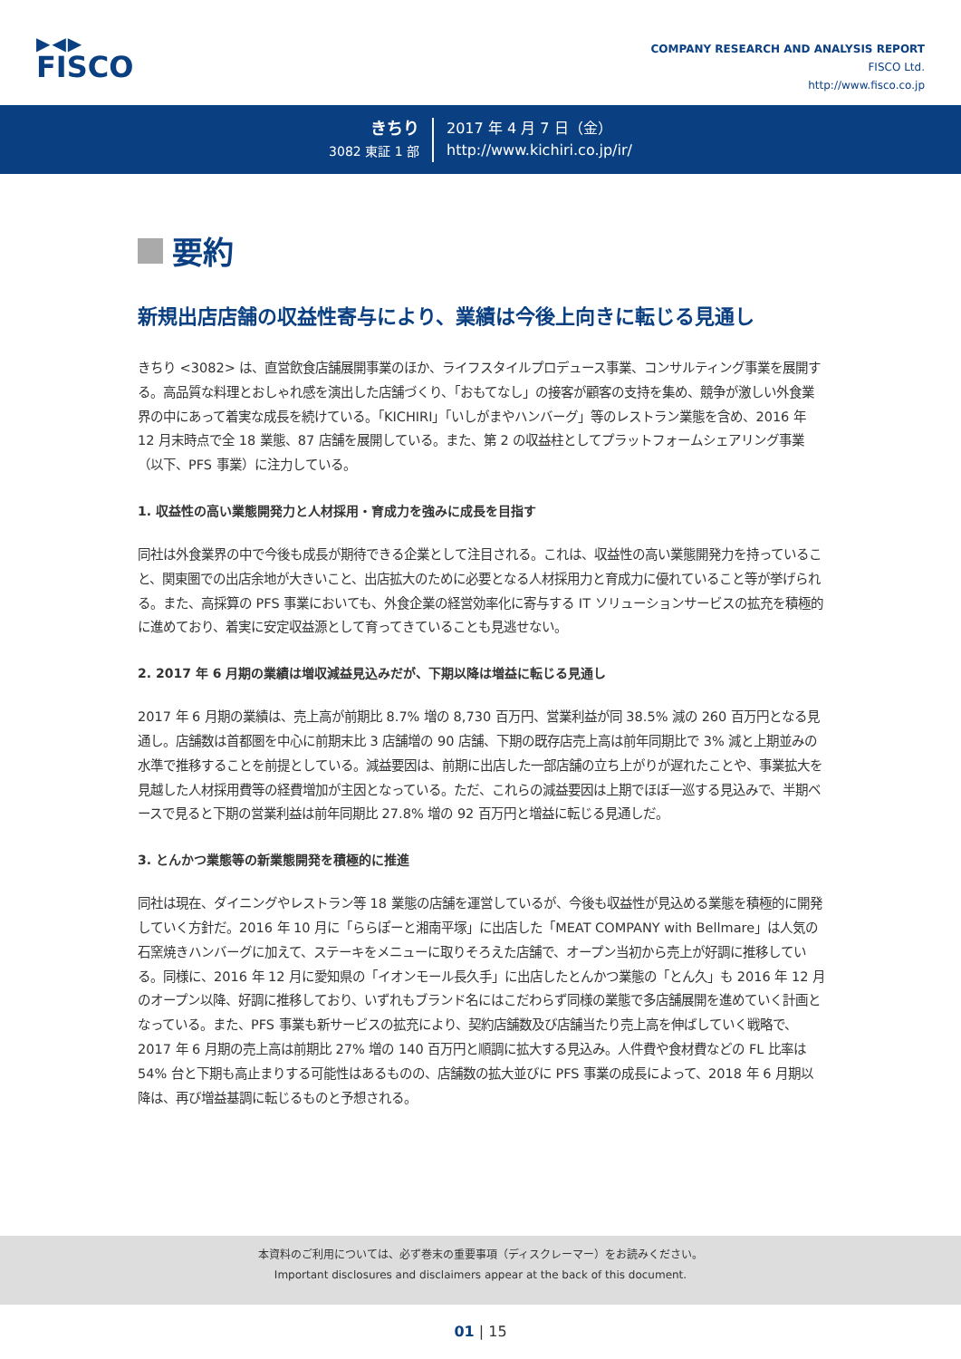▶◀▶
FISCO
COMPANY RESEARCH AND ANALYSIS REPORT
FISCO Ltd.
http://www.fisco.co.jp
きちり
3082 東証 1 部
2017 年 4 月 7 日（金）
http://www.kichiri.co.jp/ir/
要約
新規出店店舗の収益性寄与により、業績は今後上向きに転じる見通し
きちり <3082> は、直営飲食店舗展開事業のほか、ライフスタイルプロデュース事業、コンサルティング事業を展開する。高品質な料理とおしゃれ感を演出した店舗づくり、「おもてなし」の接客が顧客の支持を集め、競争が激しい外食業界の中にあって着実な成長を続けている。「KICHIRI」「いしがまやハンバーグ」等のレストラン業態を含め、2016 年 12 月末時点で全 18 業態、87 店舗を展開している。また、第 2 の収益柱としてプラットフォームシェアリング事業（以下、PFS 事業）に注力している。
1. 収益性の高い業態開発力と人材採用・育成力を強みに成長を目指す
同社は外食業界の中で今後も成長が期待できる企業として注目される。これは、収益性の高い業態開発力を持っていること、関東圏での出店余地が大きいこと、出店拡大のために必要となる人材採用力と育成力に優れていること等が挙げられる。また、高採算の PFS 事業においても、外食企業の経営効率化に寄与する IT ソリューションサービスの拡充を積極的に進めており、着実に安定収益源として育ってきていることも見逃せない。
2. 2017 年 6 月期の業績は増収減益見込みだが、下期以降は増益に転じる見通し
2017 年 6 月期の業績は、売上高が前期比 8.7% 増の 8,730 百万円、営業利益が同 38.5% 減の 260 百万円となる見通し。店舗数は首都圏を中心に前期末比 3 店舗増の 90 店舗、下期の既存店売上高は前年同期比で 3% 減と上期並みの水準で推移することを前提としている。減益要因は、前期に出店した一部店舗の立ち上がりが遅れたことや、事業拡大を見越した人材採用費等の経費増加が主因となっている。ただ、これらの減益要因は上期でほぼ一巡する見込みで、半期ベースで見ると下期の営業利益は前年同期比 27.8% 増の 92 百万円と増益に転じる見通しだ。
3. とんかつ業態等の新業態開発を積極的に推進
同社は現在、ダイニングやレストラン等 18 業態の店舗を運営しているが、今後も収益性が見込める業態を積極的に開発していく方針だ。2016 年 10 月に「ららぽーと湘南平塚」に出店した「MEAT COMPANY with Bellmare」は人気の石窯焼きハンバーグに加えて、ステーキをメニューに取りそろえた店舗で、オープン当初から売上が好調に推移している。同様に、2016 年 12 月に愛知県の「イオンモール長久手」に出店したとんかつ業態の「とん久」も 2016 年 12 月のオープン以降、好調に推移しており、いずれもブランド名にはこだわらず同様の業態で多店舗展開を進めていく計画となっている。また、PFS 事業も新サービスの拡充により、契約店舗数及び店舗当たり売上高を伸ばしていく戦略で、2017 年 6 月期の売上高は前期比 27% 増の 140 百万円と順調に拡大する見込み。人件費や食材費などの FL 比率は 54% 台と下期も高止まりする可能性はあるものの、店舗数の拡大並びに PFS 事業の成長によって、2018 年 6 月期以降は、再び増益基調に転じるものと予想される。
本資料のご利用については、必ず巻末の重要事項（ディスクレーマー）をお読みください。
Important disclosures and disclaimers appear at the back of this document.
01 | 15